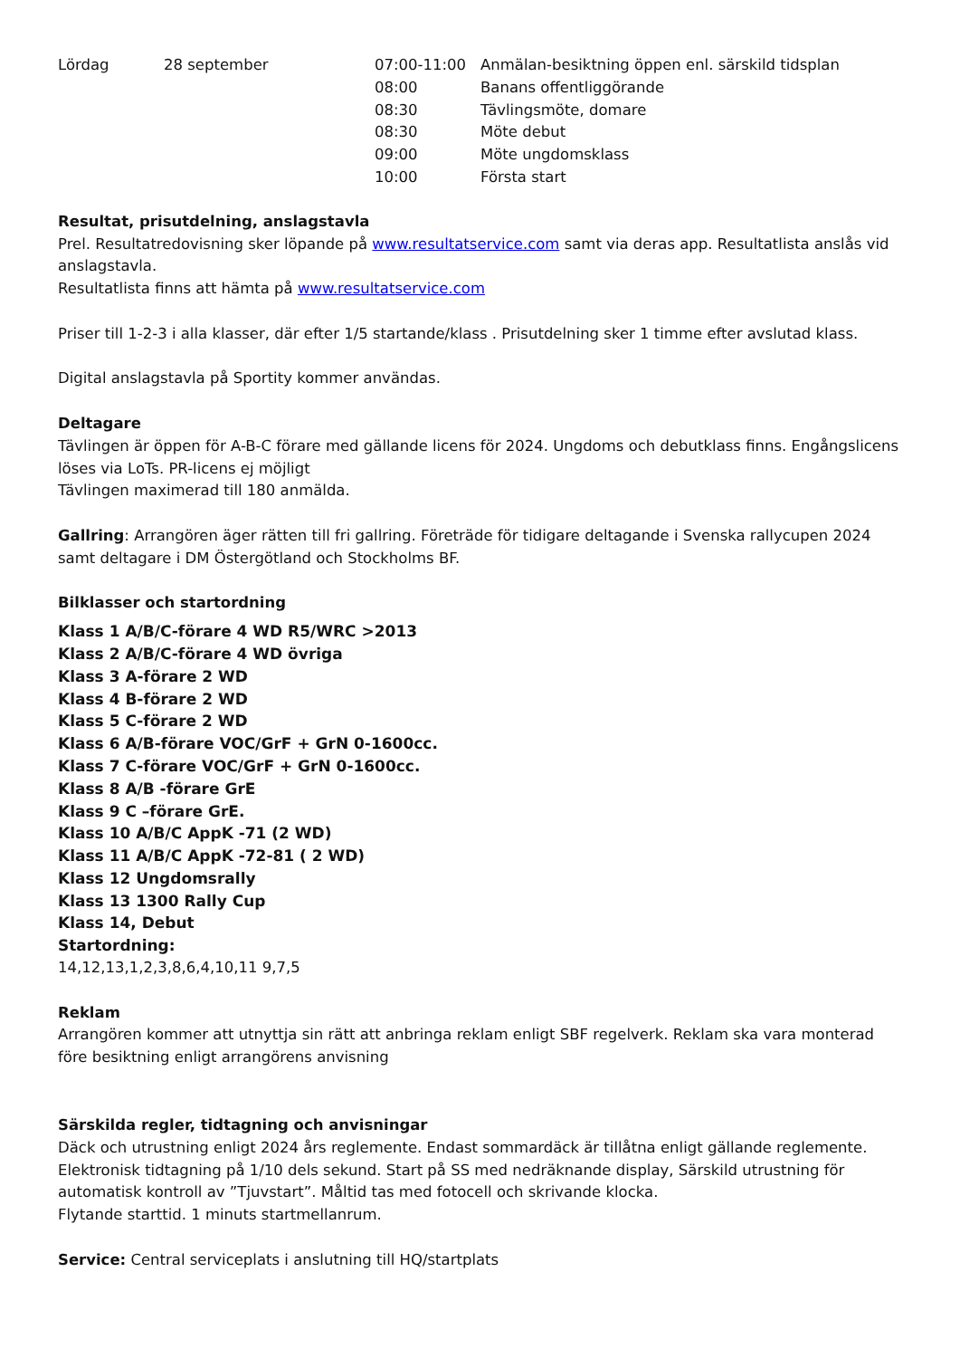| Lördag | 28 september | 07:00-11:00 | Anmälan-besiktning öppen enl. särskild tidsplan |
| | | 08:00 | Banans offentliggörande |
| | | 08:30 | Tävlingsmöte, domare |
| | | 08:30 | Möte debut |
| | | 09:00 | Möte ungdomsklass |
| | | 10:00 | Första start |
Resultat, prisutdelning, anslagstavla
Prel. Resultatredovisning sker löpande på www.resultatservice.com samt via deras app. Resultatlista anslås vid anslagstavla.
Resultatlista finns att hämta på www.resultatservice.com
Priser till 1-2-3 i alla klasser, där efter 1/5 startande/klass . Prisutdelning sker 1 timme efter avslutad klass.
Digital anslagstavla på Sportity kommer användas.
Deltagare
Tävlingen är öppen för A-B-C förare med gällande licens för 2024. Ungdoms och debutklass finns. Engångslicens löses via LoTs. PR-licens ej möjligt
Tävlingen maximerad till 180 anmälda.
Gallring: Arrangören äger rätten till fri gallring. Företräde för tidigare deltagande i Svenska rallycupen 2024 samt deltagare i DM Östergötland och Stockholms BF.
Bilklasser och startordning
Klass 1 A/B/C-förare 4 WD R5/WRC >2013
Klass 2 A/B/C-förare 4 WD övriga
Klass 3 A-förare 2 WD
Klass 4 B-förare 2 WD
Klass 5 C-förare 2 WD
Klass 6 A/B-förare VOC/GrF + GrN 0-1600cc.
Klass 7 C-förare VOC/GrF + GrN 0-1600cc.
Klass 8 A/B -förare GrE
Klass 9 C –förare GrE.
Klass 10 A/B/C AppK -71 (2 WD)
Klass 11 A/B/C AppK -72-81 ( 2 WD)
Klass 12 Ungdomsrally
Klass 13 1300 Rally Cup
Klass 14, Debut
Startordning:
14,12,13,1,2,3,8,6,4,10,11 9,7,5
Reklam
Arrangören kommer att utnyttja sin rätt att anbringa reklam enligt SBF regelverk. Reklam ska vara monterad före besiktning enligt arrangörens anvisning
Särskilda regler, tidtagning och anvisningar
Däck och utrustning enligt 2024 års reglemente. Endast sommardäck är tillåtna enligt gällande reglemente.
Elektronisk tidtagning på 1/10 dels sekund. Start på SS med nedräknande display, Särskild utrustning för automatisk kontroll av ”Tjuvstart”. Måltid tas med fotocell och skrivande klocka.
Flytande starttid. 1 minuts startmellanrum.
Service: Central serviceplats i anslutning till HQ/startplats